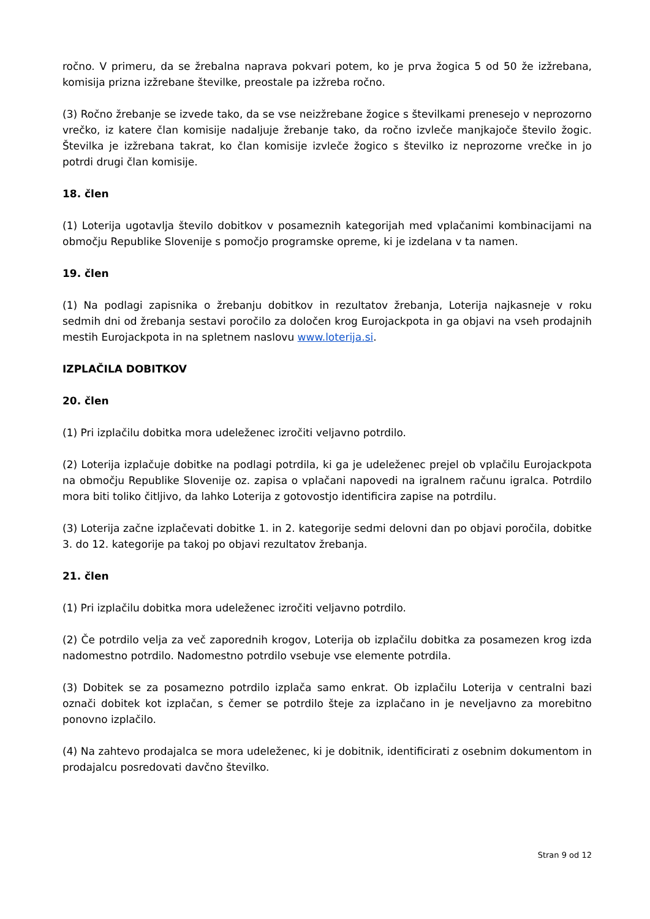ročno. V primeru, da se žrebalna naprava pokvari potem, ko je prva žogica 5 od 50 že izžrebana, komisija prizna izžrebane številke, preostale pa izžreba ročno.
(3) Ročno žrebanje se izvede tako, da se vse neizžrebane žogice s številkami prenesejo v neprozorno vrečko, iz katere član komisije nadaljuje žrebanje tako, da ročno izvleče manjkajoče število žogic. Številka je izžrebana takrat, ko član komisije izvleče žogico s številko iz neprozorne vrečke in jo potrdi drugi član komisije.
18. člen
(1) Loterija ugotavlja število dobitkov v posameznih kategorijah med vplačanimi kombinacijami na območju Republike Slovenije s pomočjo programske opreme, ki je izdelana v ta namen.
19. člen
(1) Na podlagi zapisnika o žrebanju dobitkov in rezultatov žrebanja, Loterija najkasneje v roku sedmih dni od žrebanja sestavi poročilo za določen krog Eurojackpota in ga objavi na vseh prodajnih mestih Eurojackpota in na spletnem naslovu www.loterija.si.
IZPLAČILA DOBITKOV
20. člen
(1) Pri izplačilu dobitka mora udeleženec izročiti veljavno potrdilo.
(2) Loterija izplačuje dobitke na podlagi potrdila, ki ga je udeleženec prejel ob vplačilu Eurojackpota na območju Republike Slovenije oz. zapisa o vplačani napovedi na igralnem računu igralca. Potrdilo mora biti toliko čitljivo, da lahko Loterija z gotovostjo identificira zapise na potrdilu.
(3) Loterija začne izplačevati dobitke 1. in 2. kategorije sedmi delovni dan po objavi poročila, dobitke 3. do 12. kategorije pa takoj po objavi rezultatov žrebanja.
21. člen
(1) Pri izplačilu dobitka mora udeleženec izročiti veljavno potrdilo.
(2) Če potrdilo velja za več zaporednih krogov, Loterija ob izplačilu dobitka za posamezen krog izda nadomestno potrdilo. Nadomestno potrdilo vsebuje vse elemente potrdila.
(3) Dobitek se za posamezno potrdilo izplača samo enkrat. Ob izplačilu Loterija v centralni bazi označi dobitek kot izplačan, s čemer se potrdilo šteje za izplačano in je neveljavno za morebitno ponovno izplačilo.
(4) Na zahtevo prodajalca se mora udeleženec, ki je dobitnik, identificirati z osebnim dokumentom in prodajalcu posredovati davčno številko.
Stran 9 od 12